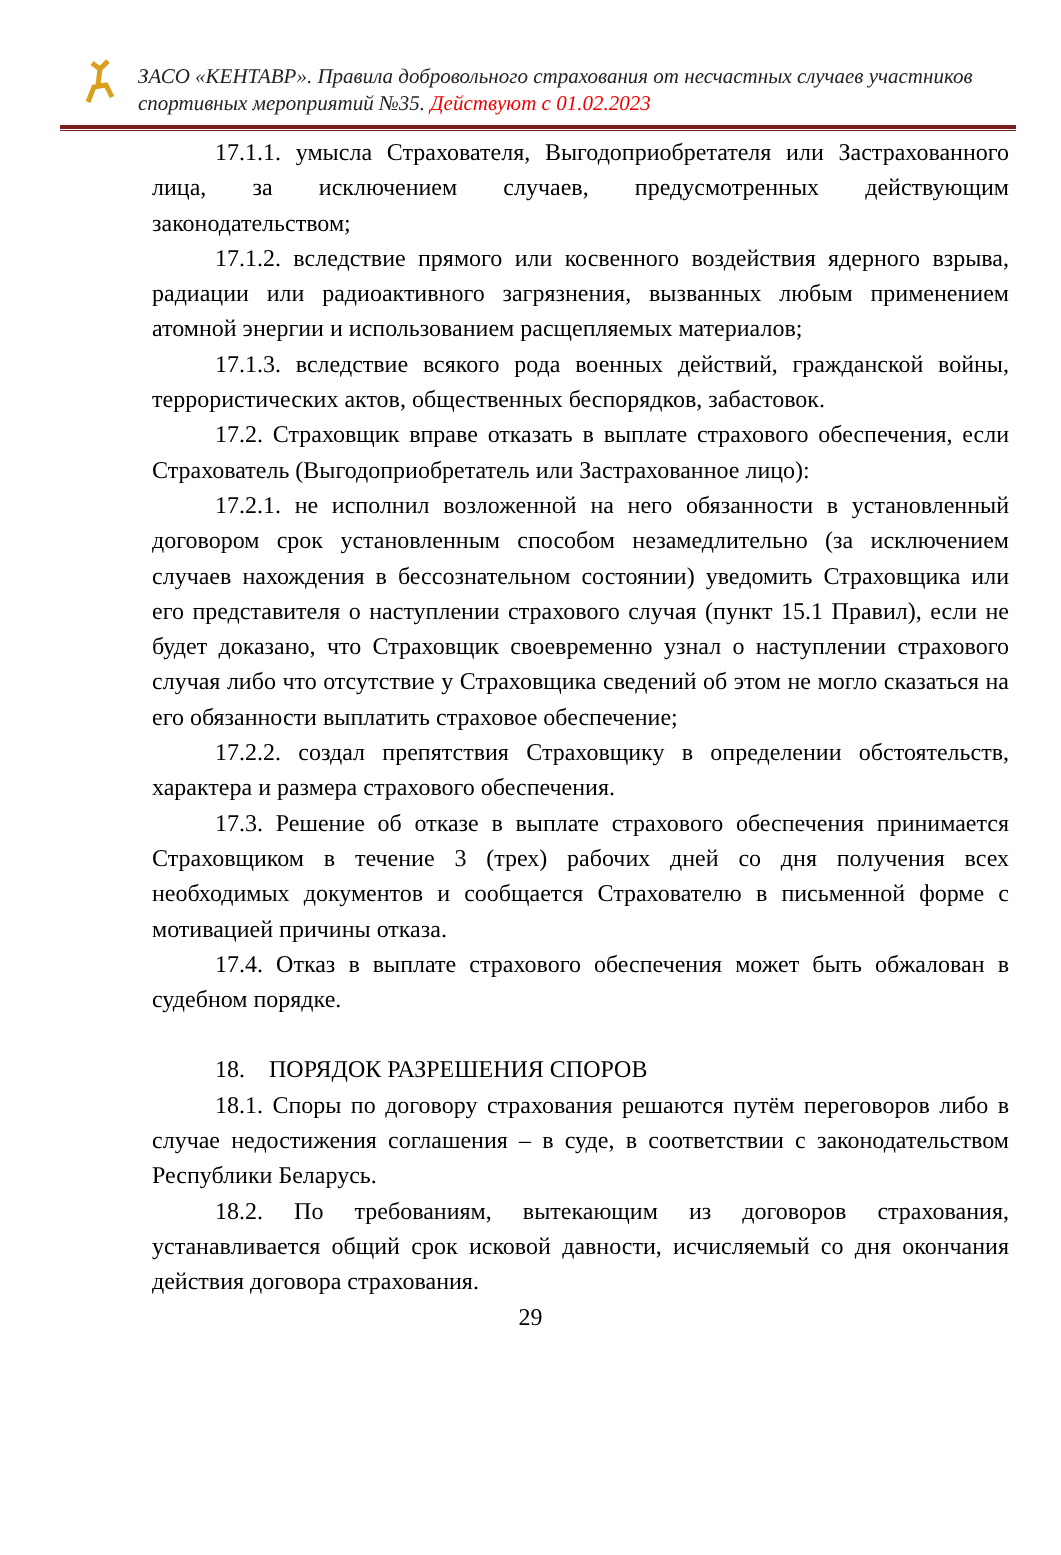ЗАСО «КЕНТАВР». Правила добровольного страхования от несчастных случаев участников спортивных мероприятий №35. Действуют с 01.02.2023
17.1.1. умысла Страхователя, Выгодоприобретателя или Застрахованного лица, за исключением случаев, предусмотренных действующим законодательством;
17.1.2. вследствие прямого или косвенного воздействия ядерного взрыва, радиации или радиоактивного загрязнения, вызванных любым применением атомной энергии и использованием расщепляемых материалов;
17.1.3. вследствие всякого рода военных действий, гражданской войны, террористических актов, общественных беспорядков, забастовок.
17.2. Страховщик вправе отказать в выплате страхового обеспечения, если Страхователь (Выгодоприобретатель или Застрахованное лицо):
17.2.1. не исполнил возложенной на него обязанности в установленный договором срок установленным способом незамедлительно (за исключением случаев нахождения в бессознательном состоянии) уведомить Страховщика или его представителя о наступлении страхового случая (пункт 15.1 Правил), если не будет доказано, что Страховщик своевременно узнал о наступлении страхового случая либо что отсутствие у Страховщика сведений об этом не могло сказаться на его обязанности выплатить страховое обеспечение;
17.2.2. создал препятствия Страховщику в определении обстоятельств, характера и размера страхового обеспечения.
17.3. Решение об отказе в выплате страхового обеспечения принимается Страховщиком в течение 3 (трех) рабочих дней со дня получения всех необходимых документов и сообщается Страхователю в письменной форме с мотивацией причины отказа.
17.4. Отказ в выплате страхового обеспечения может быть обжалован в судебном порядке.
18. ПОРЯДОК РАЗРЕШЕНИЯ СПОРОВ
18.1. Споры по договору страхования решаются путём переговоров либо в случае недостижения соглашения – в суде, в соответствии с законодательством Республики Беларусь.
18.2. По требованиям, вытекающим из договоров страхования, устанавливается общий срок исковой давности, исчисляемый со дня окончания действия договора страхования.
29